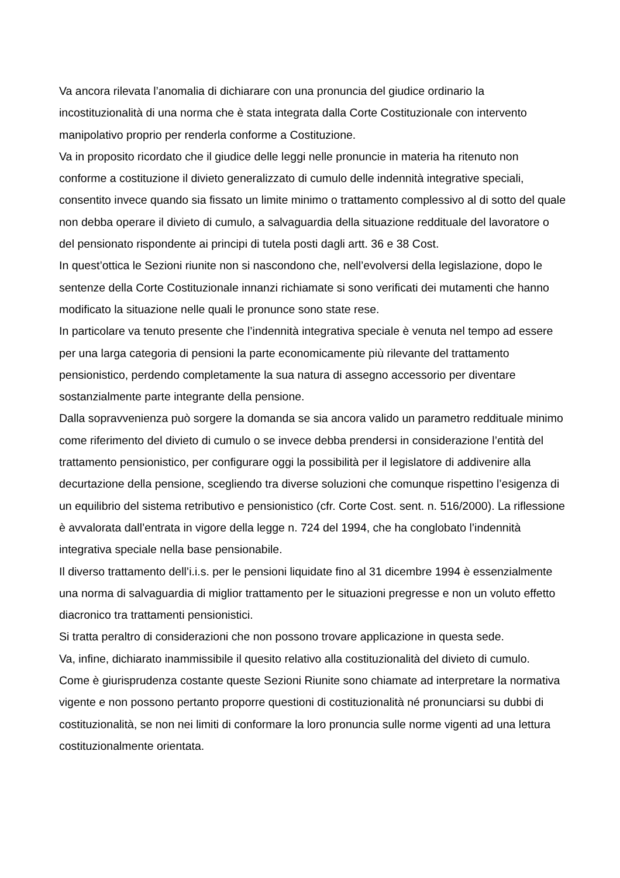Va ancora rilevata l’anomalia di dichiarare con una pronuncia del giudice ordinario la incostituzionalità di una norma che è stata integrata dalla Corte Costituzionale con intervento manipolativo proprio per renderla conforme a Costituzione.
Va in proposito ricordato che il giudice delle leggi nelle pronuncie in materia ha ritenuto non conforme a costituzione il divieto generalizzato di cumulo delle indennità integrative speciali, consentito invece quando sia fissato un limite minimo o trattamento complessivo al di sotto del quale non debba operare il divieto di cumulo, a salvaguardia della situazione reddituale del lavoratore o del pensionato rispondente ai principi di tutela posti dagli artt. 36 e 38 Cost.
In quest’ottica le Sezioni riunite non si nascondono che, nell’evolversi della legislazione, dopo le sentenze della Corte Costituzionale innanzi richiamate si sono verificati dei mutamenti che hanno modificato la situazione nelle quali le pronunce sono state rese.
In particolare va tenuto presente che l’indennità integrativa speciale è venuta nel tempo ad essere per una larga categoria di pensioni la parte economicamente più rilevante del trattamento pensionistico, perdendo completamente la sua natura di assegno accessorio per diventare sostanzialmente parte integrante della pensione.
Dalla sopravvenienza può sorgere la domanda se sia ancora valido un parametro reddituale minimo come riferimento del divieto di cumulo o se invece debba prendersi in considerazione l’entità del trattamento pensionistico, per configurare oggi la possibilità per il legislatore di addivenire alla decurtazione della pensione, scegliendo tra diverse soluzioni che comunque rispettino l’esigenza di un equilibrio del sistema retributivo e pensionistico (cfr. Corte Cost. sent. n. 516/2000). La riflessione è avvalorata dall’entrata in vigore della legge n. 724 del 1994, che ha conglobato l’indennità integrativa speciale nella base pensionabile.
Il diverso trattamento dell’i.i.s. per le pensioni liquidate fino al 31 dicembre 1994 è essenzialmente una norma di salvaguardia di miglior trattamento per le situazioni pregresse e non un voluto effetto diacronico tra trattamenti pensionistici.
Si tratta peraltro di considerazioni che non possono trovare applicazione in questa sede.
Va, infine, dichiarato inammissibile il quesito relativo alla costituzionalità del divieto di cumulo.
Come è giurisprudenza costante queste Sezioni Riunite sono chiamate ad interpretare la normativa vigente e non possono pertanto proporre questioni di costituzionalità né pronunciarsi su dubbi di costituzionalità, se non nei limiti di conformare la loro pronuncia sulle norme vigenti ad una lettura costituzionalmente orientata.